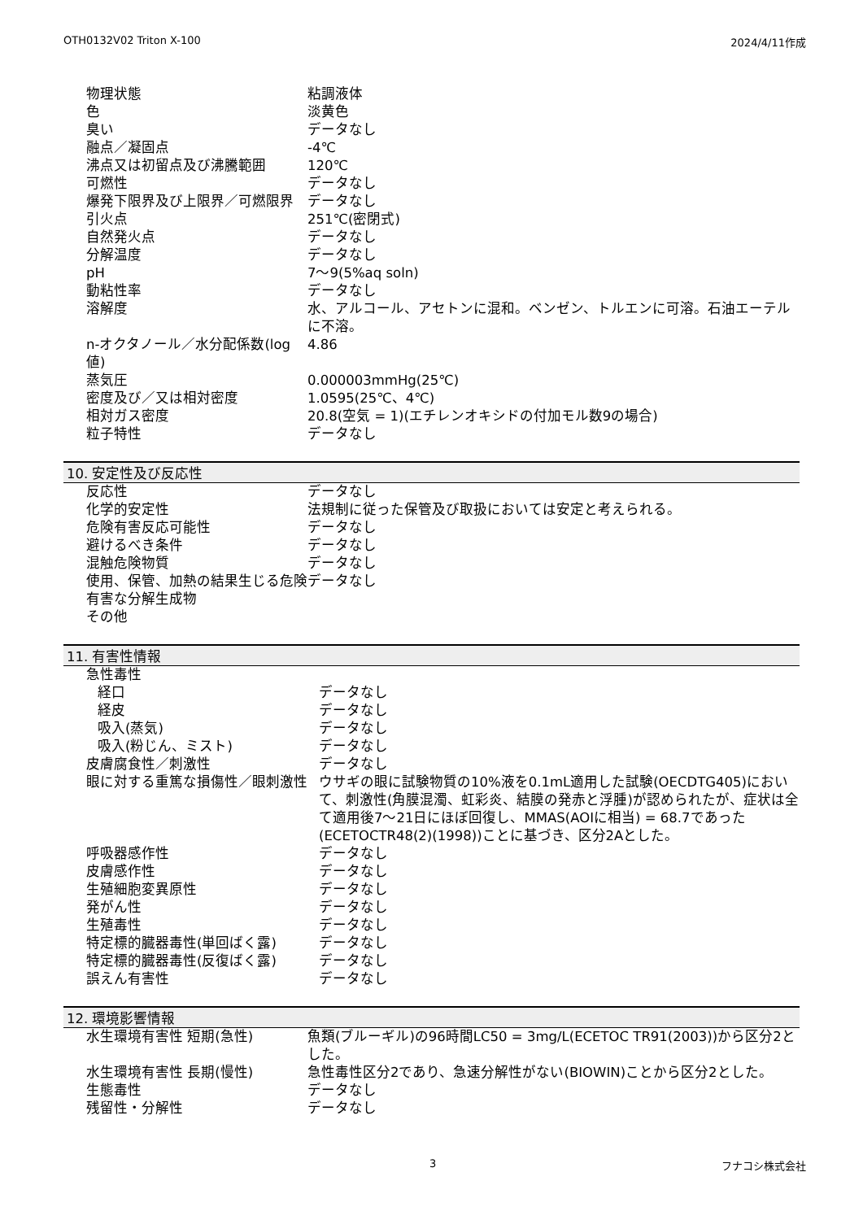OTH0132V02 Triton X-100 2024/4/11作成
| 物理状態 | 粘調液体 |
| 色 | 淡黄色 |
| 臭い | データなし |
| 融点／凝固点 | -4℃ |
| 沸点又は初留点及び沸騰範囲 | 120℃ |
| 可燃性 | データなし |
| 爆発下限界及び上限界／可燃限界 | データなし |
| 引火点 | 251℃(密閉式) |
| 自然発火点 | データなし |
| 分解温度 | データなし |
| pH | 7～9(5%aq soln) |
| 動粘性率 | データなし |
| 溶解度 | 水、アルコール、アセトンに混和。ベンゼン、トルエンに可溶。石油エーテルに不溶。 |
| n-オクタノール／水分配係数(log値) | 4.86 |
| 蒸気圧 | 0.000003mmHg(25℃) |
| 密度及び／又は相対密度 | 1.0595(25℃、4℃) |
| 相対ガス密度 | 20.8(空気 = 1)(エチレンオキシドの付加モル数9の場合) |
| 粒子特性 | データなし |
10. 安定性及び反応性
| 反応性 | データなし |
| 化学的安定性 | 法規制に従った保管及び取扱においては安定と考えられる。 |
| 危険有害反応可能性 | データなし |
| 避けるべき条件 | データなし |
| 混触危険物質 | データなし |
| 使用、保管、加熱の結果生じる危険有害な分解生成物 | データなし |
| その他 | |
11. 有害性情報
| 急性毒性 | |
| 経口 | データなし |
| 経皮 | データなし |
| 吸入(蒸気) | データなし |
| 吸入(粉じん、ミスト) | データなし |
| 皮膚腐食性／刺激性 | データなし |
| 眼に対する重篤な損傷性／眼刺激性 | ウサギの眼に試験物質の10%液を0.1mL適用した試験(OECDTG405)において、刺激性(角膜混濁、虹彩炎、結膜の発赤と浮腫)が認められたが、症状は全て適用後7～21日にほぼ回復し、MMAS(AOIに相当) = 68.7であった(ECETOCTR48(2)(1998))ことに基づき、区分2Aとした。 |
| 呼吸器感作性 | データなし |
| 皮膚感作性 | データなし |
| 生殖細胞変異原性 | データなし |
| 発がん性 | データなし |
| 生殖毒性 | データなし |
| 特定標的臓器毒性(単回ばく露) | データなし |
| 特定標的臓器毒性(反復ばく露) | データなし |
| 誤えん有害性 | データなし |
12. 環境影響情報
| 水生環境有害性 短期(急性) | 魚類(ブルーギル)の96時間LC50 = 3mg/L(ECETOC TR91(2003))から区分2とした。 |
| 水生環境有害性 長期(慢性) | 急性毒性区分2であり、急速分解性がない(BIOWIN)ことから区分2とした。 |
| 生態毒性 | データなし |
| 残留性・分解性 | データなし |
3 フナコシ株式会社